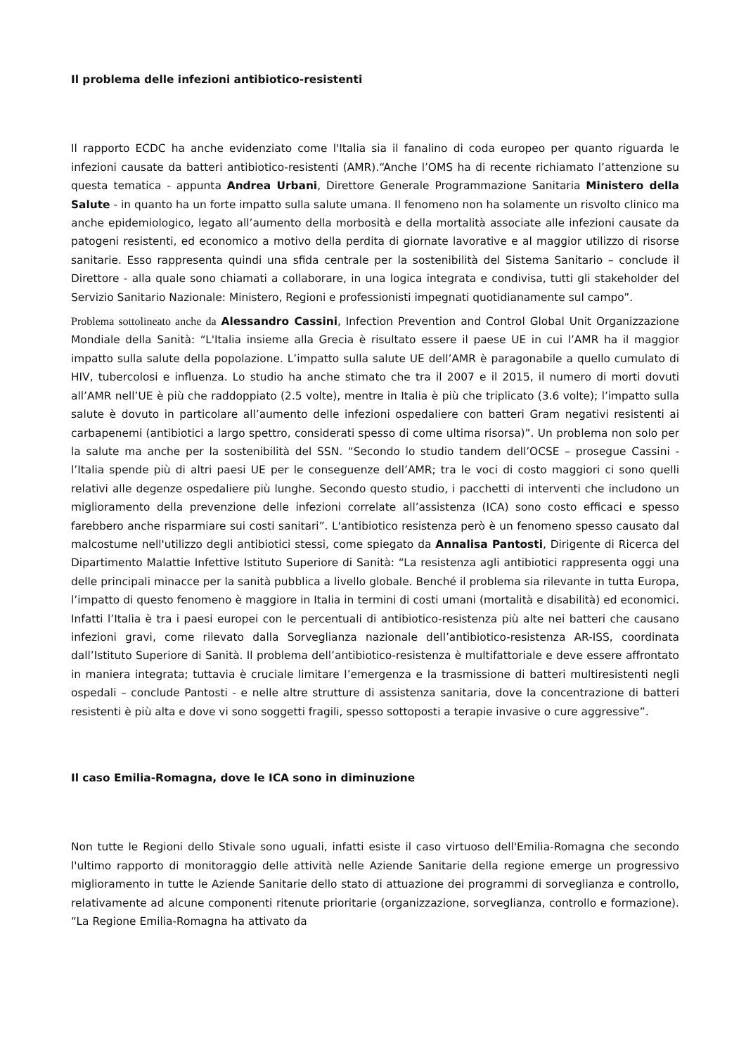Il problema delle infezioni antibiotico-resistenti
Il rapporto ECDC ha anche evidenziato come l'Italia sia il fanalino di coda europeo per quanto riguarda le infezioni causate da batteri antibiotico-resistenti (AMR).“Anche l’OMS ha di recente richiamato l’attenzione su questa tematica - appunta Andrea Urbani, Direttore Generale Programmazione Sanitaria Ministero della Salute - in quanto ha un forte impatto sulla salute umana. Il fenomeno non ha solamente un risvolto clinico ma anche epidemiologico, legato all’aumento della morbosità e della mortalità associate alle infezioni causate da patogeni resistenti, ed economico a motivo della perdita di giornate lavorative e al maggior utilizzo di risorse sanitarie. Esso rappresenta quindi una sfida centrale per la sostenibilità del Sistema Sanitario – conclude il Direttore - alla quale sono chiamati a collaborare, in una logica integrata e condivisa, tutti gli stakeholder del Servizio Sanitario Nazionale: Ministero, Regioni e professionisti impegnati quotidianamente sul campo”.
Problema sottolineato anche da Alessandro Cassini, Infection Prevention and Control Global Unit Organizzazione Mondiale della Sanità: “L'Italia insieme alla Grecia è risultato essere il paese UE in cui l’AMR ha il maggior impatto sulla salute della popolazione. L’impatto sulla salute UE dell’AMR è paragonabile a quello cumulato di HIV, tubercolosi e influenza. Lo studio ha anche stimato che tra il 2007 e il 2015, il numero di morti dovuti all’AMR nell’UE è più che raddoppiato (2.5 volte), mentre in Italia è più che triplicato (3.6 volte); l’impatto sulla salute è dovuto in particolare all’aumento delle infezioni ospedaliere con batteri Gram negativi resistenti ai carbapenemi (antibiotici a largo spettro, considerati spesso di come ultima risorsa)”. Un problema non solo per la salute ma anche per la sostenibilità del SSN. “Secondo lo studio tandem dell’OCSE – prosegue Cassini - l’Italia spende più di altri paesi UE per le conseguenze dell’AMR; tra le voci di costo maggiori ci sono quelli relativi alle degenze ospedaliere più lunghe. Secondo questo studio, i pacchetti di interventi che includono un miglioramento della prevenzione delle infezioni correlate all’assistenza (ICA) sono costo efficaci e spesso farebbero anche risparmiare sui costi sanitari”. L'antibiotico resistenza però è un fenomeno spesso causato dal malcostume nell'utilizzo degli antibiotici stessi, come spiegato da Annalisa Pantosti, Dirigente di Ricerca del Dipartimento Malattie Infettive Istituto Superiore di Sanità: “La resistenza agli antibiotici rappresenta oggi una delle principali minacce per la sanità pubblica a livello globale. Benché il problema sia rilevante in tutta Europa, l’impatto di questo fenomeno è maggiore in Italia in termini di costi umani (mortalità e disabilità) ed economici. Infatti l’Italia è tra i paesi europei con le percentuali di antibiotico-resistenza più alte nei batteri che causano infezioni gravi, come rilevato dalla Sorveglianza nazionale dell’antibiotico-resistenza AR-ISS, coordinata dall’Istituto Superiore di Sanità. Il problema dell’antibiotico-resistenza è multifattoriale e deve essere affrontato in maniera integrata; tuttavia è cruciale limitare l’emergenza e la trasmissione di batteri multiresistenti negli ospedali – conclude Pantosti - e nelle altre strutture di assistenza sanitaria, dove la concentrazione di batteri resistenti è più alta e dove vi sono soggetti fragili, spesso sottoposti a terapie invasive o cure aggressive”.
Il caso Emilia-Romagna, dove le ICA sono in diminuzione
Non tutte le Regioni dello Stivale sono uguali, infatti esiste il caso virtuoso dell'Emilia-Romagna che secondo l'ultimo rapporto di monitoraggio delle attività nelle Aziende Sanitarie della regione emerge un progressivo miglioramento in tutte le Aziende Sanitarie dello stato di attuazione dei programmi di sorveglianza e controllo, relativamente ad alcune componenti ritenute prioritarie (organizzazione, sorveglianza, controllo e formazione). “La Regione Emilia-Romagna ha attivato da